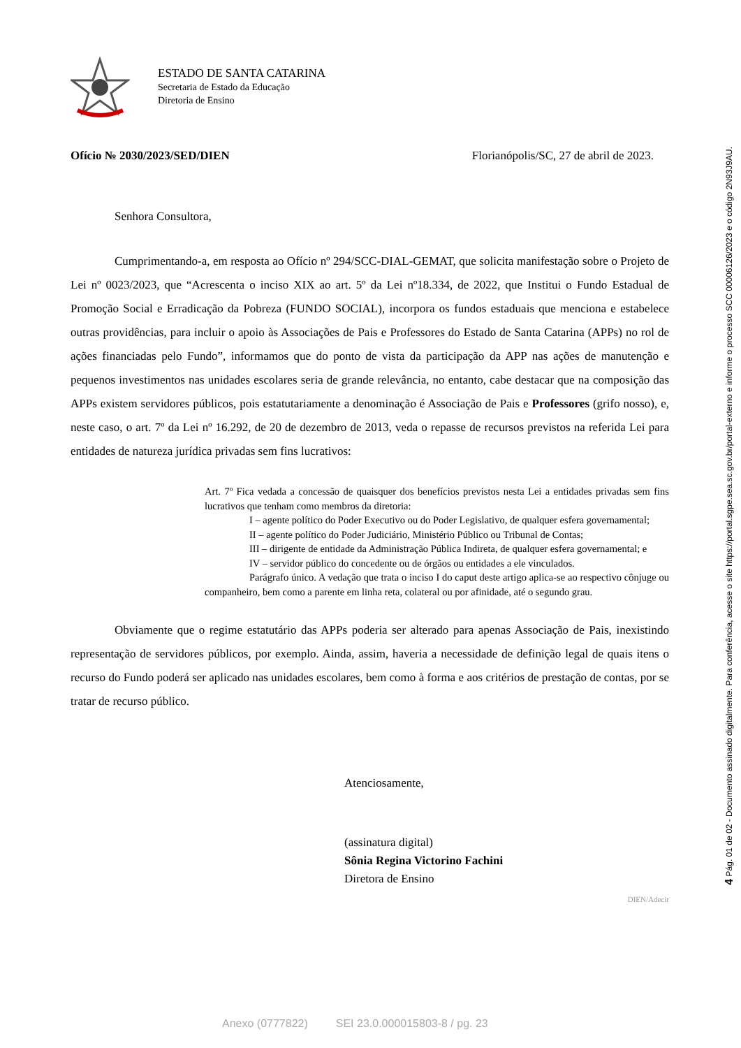ESTADO DE SANTA CATARINA
Secretaria de Estado da Educação
Diretoria de Ensino
Ofício № 2030/2023/SED/DIEN Florianópolis/SC, 27 de abril de 2023.
Senhora Consultora,
Cumprimentando-a, em resposta ao Ofício nº 294/SCC-DIAL-GEMAT, que solicita manifestação sobre o Projeto de Lei nº 0023/2023, que “Acrescenta o inciso XIX ao art. 5º da Lei nº18.334, de 2022, que Institui o Fundo Estadual de Promoção Social e Erradicação da Pobreza (FUNDO SOCIAL), incorpora os fundos estaduais que menciona e estabelece outras providências, para incluir o apoio às Associações de Pais e Professores do Estado de Santa Catarina (APPs) no rol de ações financiadas pelo Fundo”, informamos que do ponto de vista da participação da APP nas ações de manutenção e pequenos investimentos nas unidades escolares seria de grande relevância, no entanto, cabe destacar que na composição das APPs existem servidores públicos, pois estatutariamente a denominação é Associação de Pais e Professores (grifo nosso), e, neste caso, o art. 7º da Lei nº 16.292, de 20 de dezembro de 2013, veda o repasse de recursos previstos na referida Lei para entidades de natureza jurídica privadas sem fins lucrativos:
Art. 7º Fica vedada a concessão de quaisquer dos benefícios previstos nesta Lei a entidades privadas sem fins lucrativos que tenham como membros da diretoria:
I – agente político do Poder Executivo ou do Poder Legislativo, de qualquer esfera governamental;
II – agente político do Poder Judiciário, Ministério Público ou Tribunal de Contas;
III – dirigente de entidade da Administração Pública Indireta, de qualquer esfera governamental; e
IV – servidor público do concedente ou de órgãos ou entidades a ele vinculados.
Parágrafo único. A vedação que trata o inciso I do caput deste artigo aplica-se ao respectivo cônjuge ou companheiro, bem como a parente em linha reta, colateral ou por afinidade, até o segundo grau.
Obviamente que o regime estatutário das APPs poderia ser alterado para apenas Associação de Pais, inexistindo representação de servidores públicos, por exemplo. Ainda, assim, haveria a necessidade de definição legal de quais itens o recurso do Fundo poderá ser aplicado nas unidades escolares, bem como à forma e aos critérios de prestação de contas, por se tratar de recurso público.
Atenciosamente,
(assinatura digital)
Sônia Regina Victorino Fachini
Diretora de Ensino
DIEN/Adecir
4 Pág. 01 de 02 - Documento assinado digitalmente. Para conferência, acesse o site https://portal.sgpe.sea.sc.gov.br/portal-externo e informe o processo SCC 00006126/2023 e o código 2N93J9AU.
Anexo (0777822) SEI 23.0.000015803-8 / pg. 23